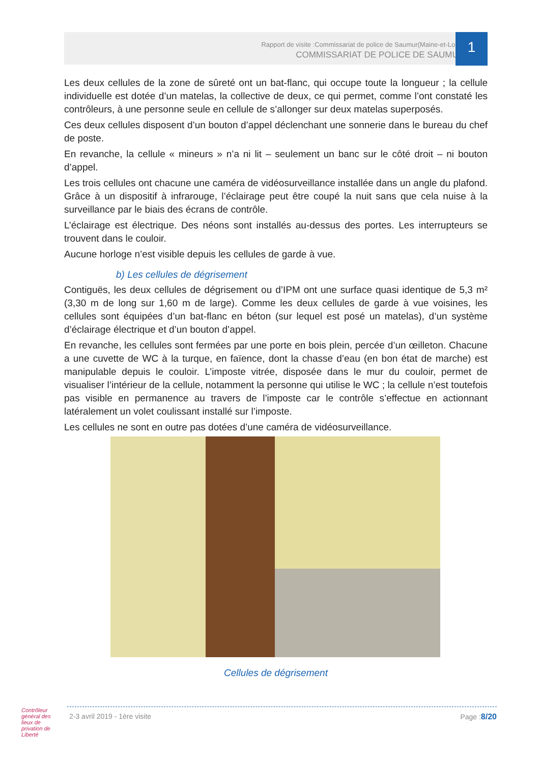Rapport de visite :Commissariat de police de Saumur(Maine-et-Loire)
COMMISSARIAT DE POLICE DE SAUMUR
1
Les deux cellules de la zone de sûreté ont un bat-flanc, qui occupe toute la longueur ; la cellule individuelle est dotée d’un matelas, la collective de deux, ce qui permet, comme l’ont constaté les contrôleurs, à une personne seule en cellule de s’allonger sur deux matelas superposés.
Ces deux cellules disposent d’un bouton d’appel déclenchant une sonnerie dans le bureau du chef de poste.
En revanche, la cellule « mineurs » n’a ni lit – seulement un banc sur le côté droit – ni bouton d’appel.
Les trois cellules ont chacune une caméra de vidéosurveillance installée dans un angle du plafond. Grâce à un dispositif à infrarouge, l’éclairage peut être coupé la nuit sans que cela nuise à la surveillance par le biais des écrans de contrôle.
L’éclairage est électrique. Des néons sont installés au-dessus des portes. Les interrupteurs se trouvent dans le couloir.
Aucune horloge n’est visible depuis les cellules de garde à vue.
b) Les cellules de dégrisement
Contiguës, les deux cellules de dégrisement ou d’IPM ont une surface quasi identique de 5,3 m² (3,30 m de long sur 1,60 m de large). Comme les deux cellules de garde à vue voisines, les cellules sont équipées d’un bat-flanc en béton (sur lequel est posé un matelas), d’un système d’éclairage électrique et d’un bouton d’appel.
En revanche, les cellules sont fermées par une porte en bois plein, percée d’un œilleton. Chacune a une cuvette de WC à la turque, en faïence, dont la chasse d’eau (en bon état de marche) est manipulable depuis le couloir. L’imposte vitrée, disposée dans le mur du couloir, permet de visualiser l’intérieur de la cellule, notamment la personne qui utilise le WC ; la cellule n’est toutefois pas visible en permanence au travers de l’imposte car le contrôle s’effectue en actionnant latéralement un volet coulissant installé sur l’imposte.
Les cellules ne sont en outre pas dotées d’une caméra de vidéosurveillance.
Cellules de dégrisement
Contrôleur général des lieux de privation de Liberté
2-3 avril 2019 - 1ère visite Page :8/20